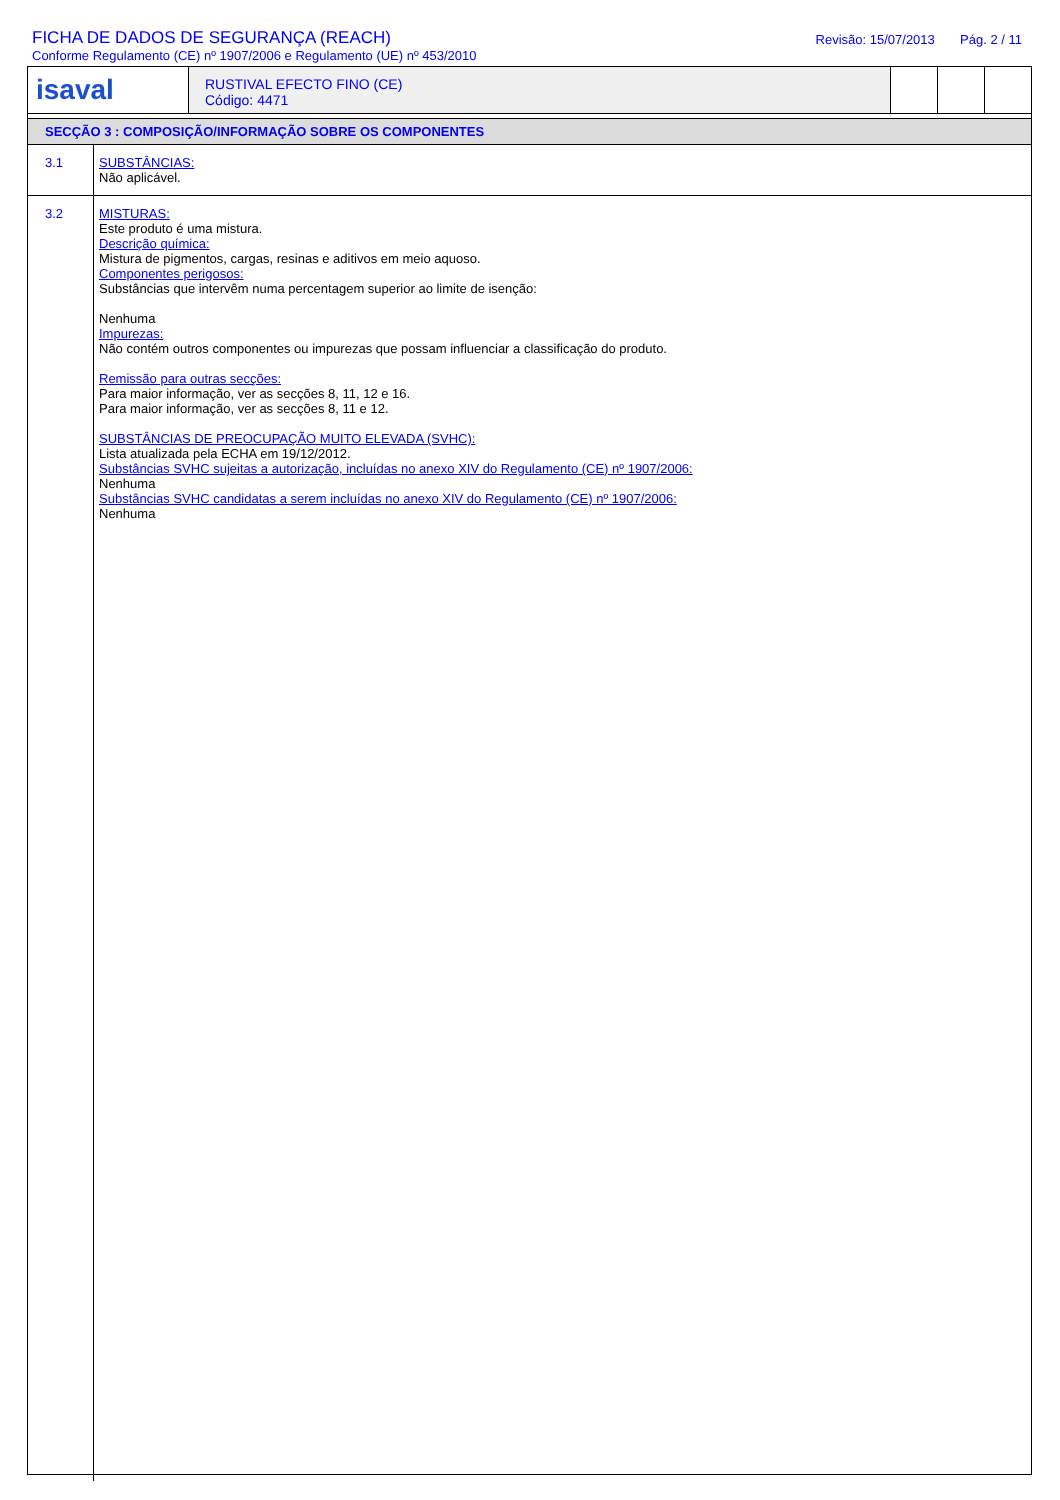FICHA DE DADOS DE SEGURANÇA (REACH)
Conforme Regulamento (CE) nº 1907/2006 e Regulamento (UE) nº 453/2010
Revisão: 15/07/2013 Pág. 2 / 11
isaval
RUSTIVAL EFECTO FINO (CE)
Código: 4471
SECÇÃO 3 : COMPOSIÇÃO/INFORMAÇÃO SOBRE OS COMPONENTES
3.1 SUBSTÂNCIAS:
Não aplicável.
3.2 MISTURAS:
Este produto é uma mistura.
Descrição química:
Mistura de pigmentos, cargas, resinas e aditivos em meio aquoso.
Componentes perigosos:
Substâncias que intervêm numa percentagem superior ao limite de isenção:
Nenhuma
Impurezas:
Não contém outros componentes ou impurezas que possam influenciar a classificação do produto.
Remissão para outras secções:
Para maior informação, ver as secções 8, 11, 12 e 16.
Para maior informação, ver as secções 8, 11 e 12.
SUBSTÂNCIAS DE PREOCUPAÇÃO MUITO ELEVADA (SVHC):
Lista atualizada pela ECHA em 19/12/2012.
Substâncias SVHC sujeitas a autorização, incluídas no anexo XIV do Regulamento (CE) nº 1907/2006:
Nenhuma
Substâncias SVHC candidatas a serem incluídas no anexo XIV do Regulamento (CE) nº 1907/2006:
Nenhuma